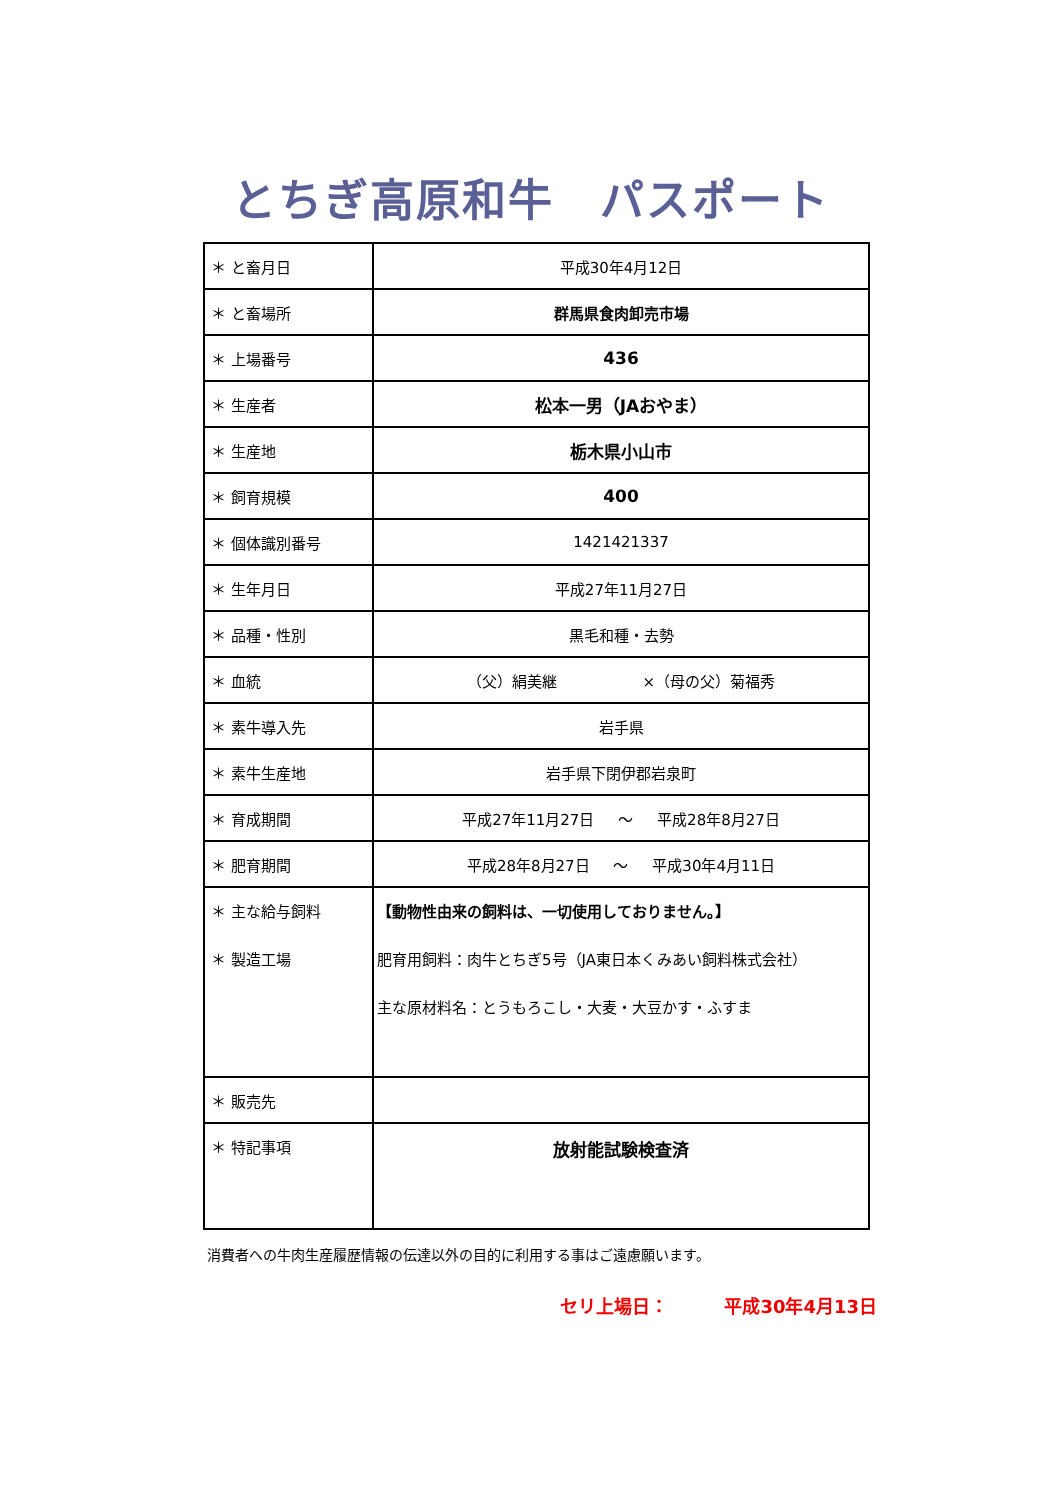とちぎ高原和牛　パスポート
| ＊ と畜月日 | 平成30年4月12日 |
| ＊ と畜場所 | 群馬県食肉卸売市場 |
| ＊ 上場番号 | 436 |
| ＊ 生産者 | 松本一男（JAおやま） |
| ＊ 生産地 | 栃木県小山市 |
| ＊ 飼育規模 | 400 |
| ＊ 個体識別番号 | 1421421337 |
| ＊ 生年月日 | 平成27年11月27日 |
| ＊ 品種・性別 | 黒毛和種・去勢 |
| ＊ 血統 | （父）絹美継 ×（母の父）菊福秀 |
| ＊ 素牛導入先 | 岩手県 |
| ＊ 素牛生産地 | 岩手県下閉伊郡岩泉町 |
| ＊ 育成期間 | 平成27年11月27日 ～ 平成28年8月27日 |
| ＊ 肥育期間 | 平成28年8月27日 ～ 平成30年4月11日 |
| ＊ 主な給与飼料 ＊ 製造工場 | 【動物性由来の飼料は、一切使用しておりません。】 肥育用飼料：肉牛とちぎ5号（JA東日本くみあい飼料株式会社） 主な原材料名：とうもろこし・大麦・大豆かす・ふすま |
| ＊ 販売先 | |
| ＊ 特記事項 | 放射能試験検査済 |
消費者への牛肉生産履歴情報の伝達以外の目的に利用する事はご遠慮願います。
セリ上場日： 平成30年4月13日